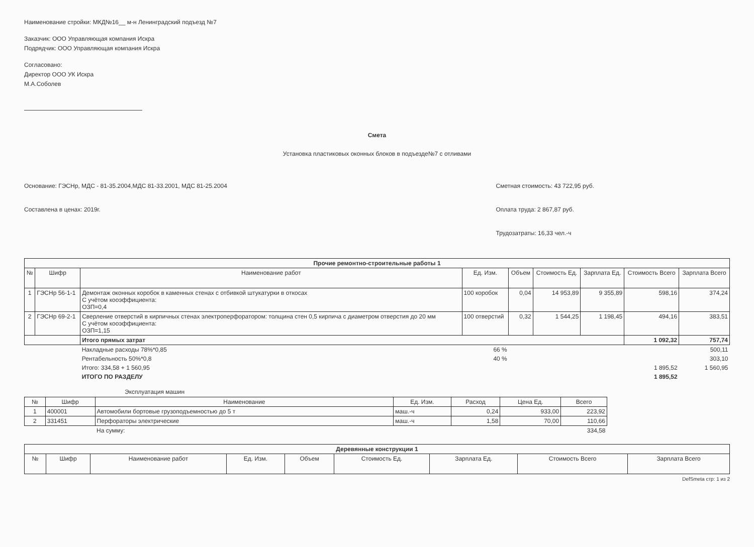Наименование стройки: МКД№16__ м-н Ленинградский подъезд №7
Заказчик: ООО Управляющая компания Искра
Подрядчик: ООО Управляющая компания Искра
Согласовано:
Директор ООО УК Искра
М.А.Соболев
Смета
Установка пластиковых оконных блоков в подъезде№7 с отливами
Основание: ГЭСНр, МДС - 81-35.2004,МДС 81-33.2001, МДС 81-25.2004
Составлена в ценах: 2019г.
Сметная стоимость: 43 722,95 руб.
Оплата труда: 2 867,87 руб.
Трудозатраты: 16,33 чел.-ч
| Прочие ремонтно-строительные работы 1 | | | | | | | | |
| --- | --- | --- | --- | --- | --- | --- | --- | --- |
| № | Шифр | Наименование работ | Ед. Изм. | Объем | Стоимость Ед. | Зарплата Ед. | Стоимость Всего | Зарплата Всего |
| 1 | ГЭСНр 56-1-1 | Демонтаж оконных коробок в каменных стенах с отбивкой штукатурки в откосах С учётом кооэффициента: ОЗП=0,4 | 100 коробок | 0,04 | 14 953,89 | 9 355,89 | 598,16 | 374,24 |
| 2 | ГЭСНр 69-2-1 | Сверление отверстий в кирпичных стенах электроперфоратором: толщина стен 0,5 кирпича с диаметром отверстия до 20 мм С учётом кооэффициента: ОЗП=1,15 | 100 отверстий | 0,32 | 1 544,25 | 1 198,45 | 494,16 | 383,51 |
| | | Итого прямых затрат | | | | | 1 092,32 | 757,74 |
| | | Накладные расходы 78%*0,85 66 % | | | | | | 500,11 |
| | | Рентабельность 50%*0,8 40 % | | | | | | 303,10 |
| | | Итого: 334,58 + 1 560,95 | | | | | 1 895,52 | 1 560,95 |
| | | ИТОГО ПО РАЗДЕЛУ | | | | | 1 895,52 | |
Эксплуатация машин
| № | Шифр | Наименование | Ед. Изм. | Расход | Цена Ед. | Всего |
| --- | --- | --- | --- | --- | --- | --- |
| 1 | 400001 | Автомобили бортовые грузоподъемностью до 5 т | маш.-ч | 0,24 | 933,00 | 223,92 |
| 2 | 331451 | Перфораторы электрические | маш.-ч | 1,58 | 70,00 | 110,66 |
| | | На сумму: | | | | 334,58 |
| Деревянные конструкции 1 | | | | | | | | |
| --- | --- | --- | --- | --- | --- | --- | --- | --- |
| № | Шифр | Наименование работ | Ед. Изм. | Объем | Стоимость Ед. | Зарплата Ед. | Стоимость Всего | Зарплата Всего |
DefSmeta стр: 1 из 2